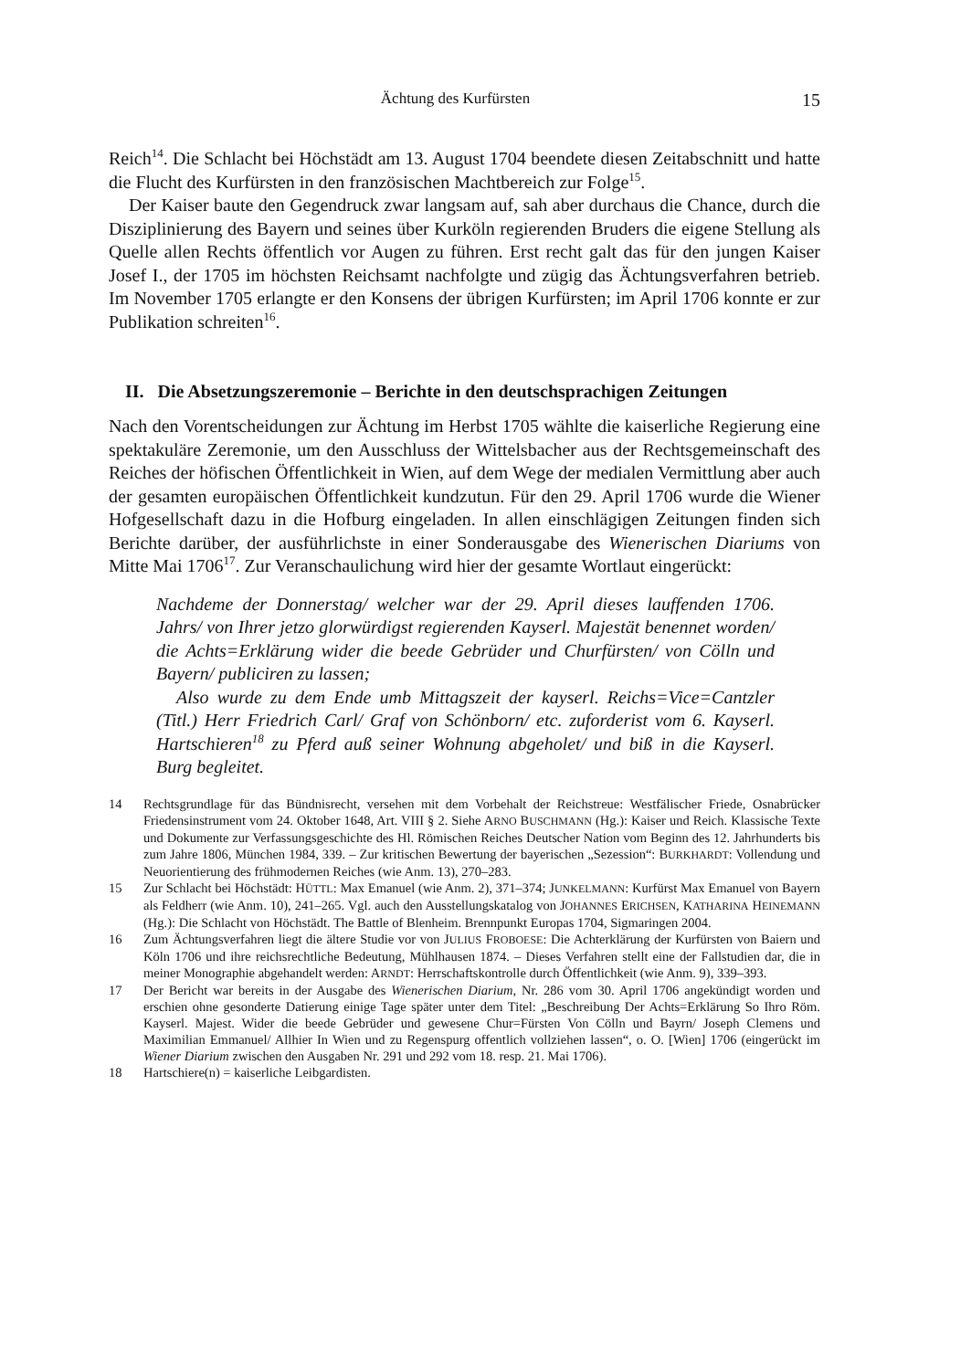Ächtung des Kurfürsten 15
Reich<sup>14</sup>. Die Schlacht bei Höchstädt am 13. August 1704 beendete diesen Zeitabschnitt und hatte die Flucht des Kurfürsten in den französischen Machtbereich zur Folge<sup>15</sup>.
Der Kaiser baute den Gegendruck zwar langsam auf, sah aber durchaus die Chance, durch die Disziplinierung des Bayern und seines über Kurköln regierenden Bruders die eigene Stellung als Quelle allen Rechts öffentlich vor Augen zu führen. Erst recht galt das für den jungen Kaiser Josef I., der 1705 im höchsten Reichsamt nachfolgte und zügig das Ächtungsverfahren betrieb. Im November 1705 erlangte er den Konsens der übrigen Kurfürsten; im April 1706 konnte er zur Publikation schreiten<sup>16</sup>.
II. Die Absetzungszeremonie – Berichte in den deutschsprachigen Zeitungen
Nach den Vorentscheidungen zur Ächtung im Herbst 1705 wählte die kaiserliche Regierung eine spektakuläre Zeremonie, um den Ausschluss der Wittelsbacher aus der Rechtsgemeinschaft des Reiches der höfischen Öffentlichkeit in Wien, auf dem Wege der medialen Vermittlung aber auch der gesamten europäischen Öffentlichkeit kundzutun. Für den 29. April 1706 wurde die Wiener Hofgesellschaft dazu in die Hofburg eingeladen. In allen einschlägigen Zeitungen finden sich Berichte darüber, der ausführlichste in einer Sonderausgabe des Wienerischen Diariums von Mitte Mai 1706<sup>17</sup>. Zur Veranschaulichung wird hier der gesamte Wortlaut eingerückt:
Nachdeme der Donnerstag/ welcher war der 29. April dieses lauffenden 1706. Jahrs/ von Ihrer jetzo glorwürdigst regierenden Kayserl. Majestät benennet worden/ die Achts=Erklärung wider die beede Gebrüder und Churfürsten/ von Cölln und Bayern/ publiciren zu lassen;
Also wurde zu dem Ende umb Mittagszeit der kayserl. Reichs=Vice=Cantzler (Titl.) Herr Friedrich Carl/ Graf von Schönborn/ etc. zuforderist vom 6. Kayserl. Hartschieren<sup>18</sup> zu Pferd auß seiner Wohnung abgeholet/ und biß in die Kayserl. Burg begleitet.
14 Rechtsgrundlage für das Bündnisrecht, versehen mit dem Vorbehalt der Reichstreue: Westfälischer Friede, Osnabrücker Friedensinstrument vom 24. Oktober 1648, Art. VIII § 2. Siehe ARNO BUSCHMANN (Hg.): Kaiser und Reich. Klassische Texte und Dokumente zur Verfassungsgeschichte des Hl. Römischen Reiches Deutscher Nation vom Beginn des 12. Jahrhunderts bis zum Jahre 1806, München 1984, 339. – Zur kritischen Bewertung der bayerischen „Sezession“: BURKHARDT: Vollendung und Neuorientierung des frühmodernen Reiches (wie Anm. 13), 270–283.
15 Zur Schlacht bei Höchstädt: HÜTTL: Max Emanuel (wie Anm. 2), 371–374; JUNKELMANN: Kurfürst Max Emanuel von Bayern als Feldherr (wie Anm. 10), 241–265. Vgl. auch den Ausstellungskatalog von JOHANNES ERICHSEN, KATHARINA HEINEMANN (Hg.): Die Schlacht von Höchstädt. The Battle of Blenheim. Brennpunkt Europas 1704, Sigmaringen 2004.
16 Zum Ächtungsverfahren liegt die ältere Studie vor von JULIUS FROBOESE: Die Achterklärung der Kurfürsten von Baiern und Köln 1706 und ihre reichsrechtliche Bedeutung, Mühlhausen 1874. – Dieses Verfahren stellt eine der Fallstudien dar, die in meiner Monographie abgehandelt werden: ARNDT: Herrschaftskontrolle durch Öffentlichkeit (wie Anm. 9), 339–393.
17 Der Bericht war bereits in der Ausgabe des Wienerischen Diarium, Nr. 286 vom 30. April 1706 angekündigt worden und erschien ohne gesonderte Datierung einige Tage später unter dem Titel: „Beschreibung Der Achts=Erklärung So Ihro Röm. Kayserl. Majest. Wider die beede Gebrüder und gewesene Chur=Fürsten Von Cölln und Bayrn/ Joseph Clemens und Maximilian Emmanuel/ Allhier In Wien und zu Regenspurg offentlich vollziehen lassen“, o. O. [Wien] 1706 (eingerückt im Wiener Diarium zwischen den Ausgaben Nr. 291 und 292 vom 18. resp. 21. Mai 1706).
18 Hartschiere(n) = kaiserliche Leibgardisten.